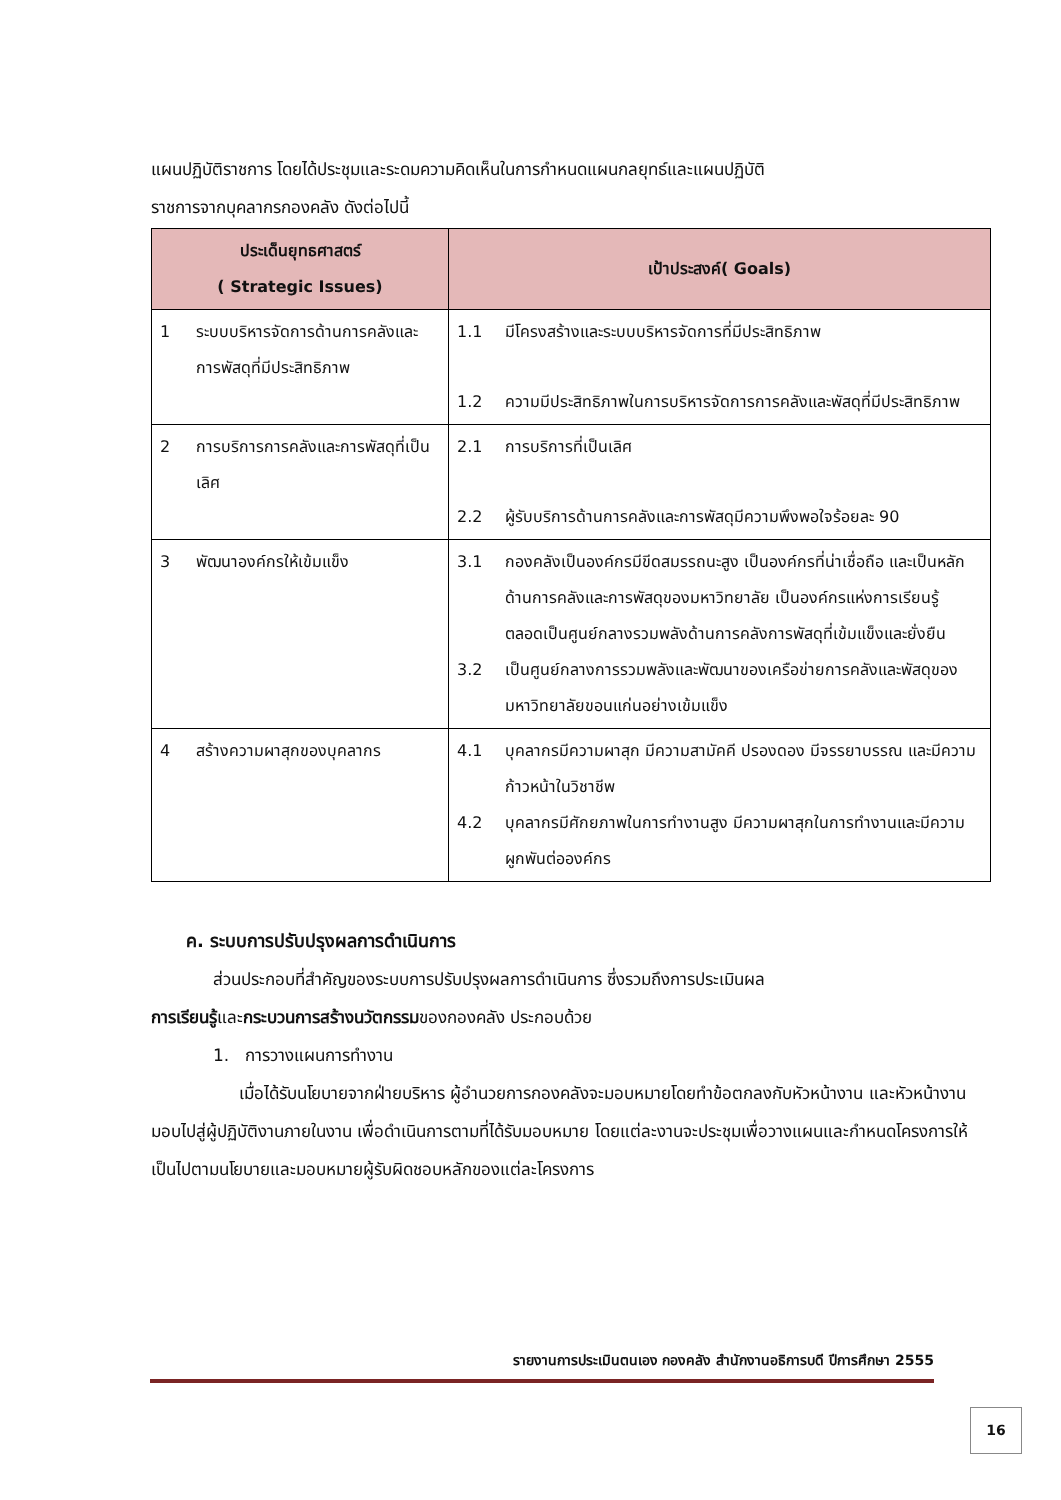แผนปฏิบัติราชการ โดยได้ประชุมและระดมความคิดเห็นในการกำหนดแผนกลยุทธ์และแผนปฏิบัติ
ราชการจากบุคลากรกองคลัง ดังต่อไปนี้
| ประเด็นยุทธศาสตร์ ( Strategic Issues) | เป้าประสงค์( Goals) |
| --- | --- |
| 1 ระบบบริหารจัดการด้านการคลังและการพัสดุที่มีประสิทธิภาพ | 1.1 มีโครงสร้างและระบบบริหารจัดการที่มีประสิทธิภาพ 1.2 ความมีประสิทธิภาพในการบริหารจัดการการคลังและพัสดุที่มีประสิทธิภาพ |
| 2 การบริการการคลังและการพัสดุที่เป็นเลิศ | 2.1 การบริการที่เป็นเลิศ 2.2 ผู้รับบริการด้านการคลังและการพัสดุมีความพึงพอใจร้อยละ 90 |
| 3 พัฒนาองค์กรให้เข้มแข็ง | 3.1 กองคลังเป็นองค์กรมีขีดสมรรถนะสูง เป็นองค์กรที่น่าเชื่อถือ และเป็นหลักด้านการคลังและการพัสดุของมหาวิทยาลัย เป็นองค์กรแห่งการเรียนรู้ ตลอดเป็นศูนย์กลางรวมพลังด้านการคลังการพัสดุที่เข้มแข็งและยั่งยืน 3.2 เป็นศูนย์กลางการรวมพลังและพัฒนาของเครือข่ายการคลังและพัสดุของมหาวิทยาลัยขอนแก่นอย่างเข้มแข็ง |
| 4 สร้างความผาสุกของบุคลากร | 4.1 บุคลากรมีความผาสุก มีความสามัคคี ปรองดอง มีจรรยาบรรณ และมีความก้าวหน้าในวิชาชีพ 4.2 บุคลากรมีศักยภาพในการทำงานสูง มีความผาสุกในการทำงานและมีความผูกพันต่อองค์กร |
ค. ระบบการปรับปรุงผลการดำเนินการ
ส่วนประกอบที่สำคัญของระบบการปรับปรุงผลการดำเนินการ ซึ่งรวมถึงการประเมินผล
การเรียนรู้และกระบวนการสร้างนวัตกรรมของกองคลัง ประกอบด้วย
1. การวางแผนการทำงาน
เมื่อได้รับนโยบายจากฝ่ายบริหาร ผู้อำนวยการกองคลังจะมอบหมายโดยทำข้อตกลงกับหัวหน้างาน และหัวหน้างานมอบไปสู่ผู้ปฏิบัติงานภายในงาน เพื่อดำเนินการตามที่ได้รับมอบหมาย โดยแต่ละงานจะประชุมเพื่อวางแผนและกำหนดโครงการให้เป็นไปตามนโยบายและมอบหมายผู้รับผิดชอบหลักของแต่ละโครงการ
รายงานการประเมินตนเอง กองคลัง สำนักงานอธิการบดี ปีการศึกษา 2555
16